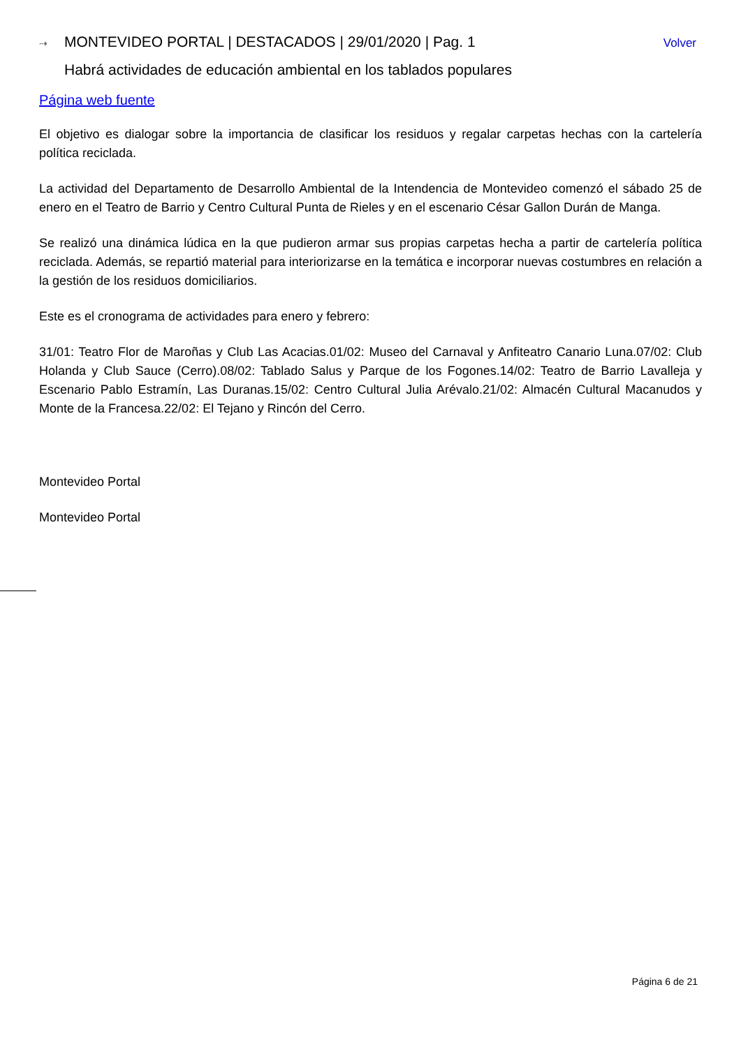⇢ MONTEVIDEO PORTAL | DESTACADOS | 29/01/2020 | Pag. 1 Volver
Habrá actividades de educación ambiental en los tablados populares
Página web fuente
El objetivo es dialogar sobre la importancia de clasificar los residuos y regalar carpetas hechas con la cartelería política reciclada.
La actividad del Departamento de Desarrollo Ambiental de la Intendencia de Montevideo comenzó el sábado 25 de enero en el Teatro de Barrio y Centro Cultural Punta de Rieles y en el escenario César Gallon Durán de Manga.
Se realizó una dinámica lúdica en la que pudieron armar sus propias carpetas hecha a partir de cartelería política reciclada. Además, se repartió material para interiorizarse en la temática e incorporar nuevas costumbres en relación a la gestión de los residuos domiciliarios.
Este es el cronograma de actividades para enero y febrero:
31/01: Teatro Flor de Maroñas y Club Las Acacias.01/02: Museo del Carnaval y Anfiteatro Canario Luna.07/02: Club Holanda y Club Sauce (Cerro).08/02: Tablado Salus y Parque de los Fogones.14/02: Teatro de Barrio Lavalleja y Escenario Pablo Estramín, Las Duranas.15/02: Centro Cultural Julia Arévalo.21/02: Almacén Cultural Macanudos y Monte de la Francesa.22/02: El Tejano y Rincón del Cerro.
Montevideo Portal
Montevideo Portal
Página 6 de 21